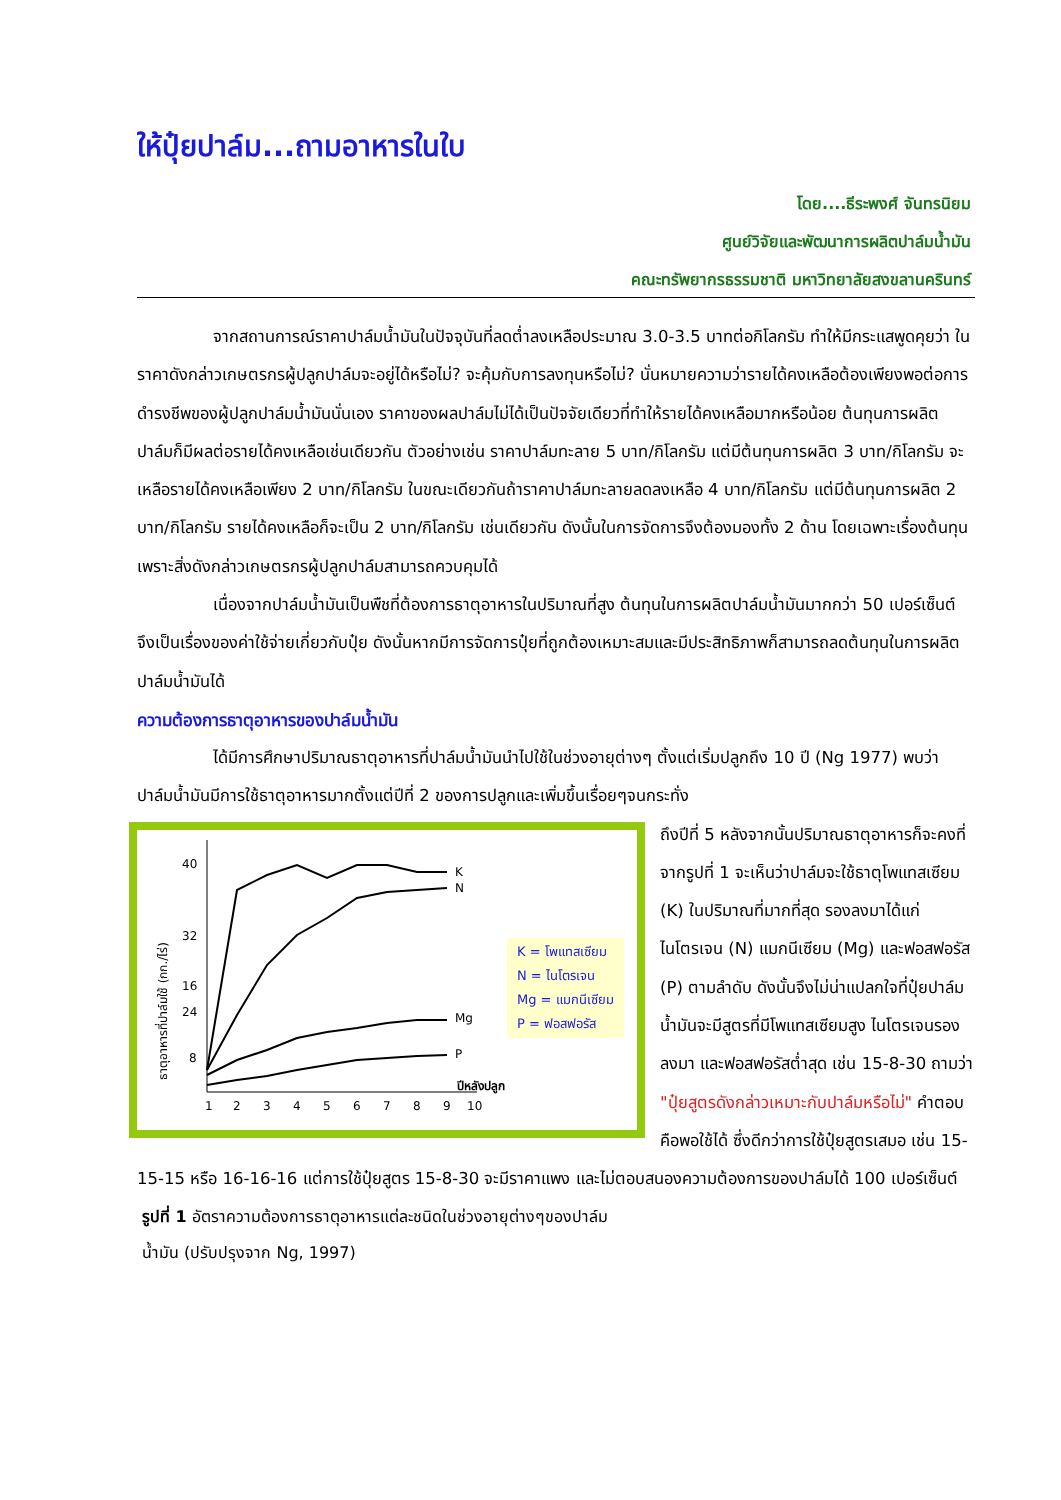ให้ปุ๋ยปาล์ม...ถามอาหารในใบ
โดย....ธีระพงศ์ จันทรนิยม
ศูนย์วิจัยและพัฒนาการผลิตปาล์มน้ำมัน
คณะทรัพยากรธรรมชาติ มหาวิทยาลัยสงขลานครินทร์
จากสถานการณ์ราคาปาล์มน้ำมันในปัจจุบันที่ลดต่ำลงเหลือประมาณ 3.0-3.5 บาทต่อกิโลกรัม ทำให้มีกระแสพูดคุยว่า ในราคาดังกล่าวเกษตรกรผู้ปลูกปาล์มจะอยู่ได้หรือไม่? จะคุ้มกับการลงทุนหรือไม่? นั่นหมายความว่ารายได้คงเหลือต้องเพียงพอต่อการดำรงชีพของผู้ปลูกปาล์มน้ำมันนั่นเอง ราคาของผลปาล์มไม่ได้เป็นปัจจัยเดียวที่ทำให้รายได้คงเหลือมากหรือน้อย ต้นทุนการผลิตปาล์มก็มีผลต่อรายได้คงเหลือเช่นเดียวกัน ตัวอย่างเช่น ราคาปาล์มทะลาย 5 บาท/กิโลกรัม แต่มีต้นทุนการผลิต 3 บาท/กิโลกรัม จะเหลือรายได้คงเหลือเพียง 2 บาท/กิโลกรัม ในขณะเดียวกันถ้าราคาปาล์มทะลายลดลงเหลือ 4 บาท/กิโลกรัม แต่มีต้นทุนการผลิต 2 บาท/กิโลกรัม รายได้คงเหลือก็จะเป็น 2 บาท/กิโลกรัม เช่นเดียวกัน ดังนั้นในการจัดการจึงต้องมองทั้ง 2 ด้าน โดยเฉพาะเรื่องต้นทุนเพราะสิ่งดังกล่าวเกษตรกรผู้ปลูกปาล์มสามารถควบคุมได้
เนื่องจากปาล์มน้ำมันเป็นพืชที่ต้องการธาตุอาหารในปริมาณที่สูง ต้นทุนในการผลิตปาล์มน้ำมันมากกว่า 50 เปอร์เซ็นต์ จึงเป็นเรื่องของค่าใช้จ่ายเกี่ยวกับปุ๋ย ดังนั้นหากมีการจัดการปุ๋ยที่ถูกต้องเหมาะสมและมีประสิทธิภาพก็สามารถลดต้นทุนในการผลิตปาล์มน้ำมันได้
ความต้องการธาตุอาหารของปาล์มน้ำมัน
ได้มีการศึกษาปริมาณธาตุอาหารที่ปาล์มน้ำมันนำไปใช้ในช่วงอายุต่างๆ ตั้งแต่เริ่มปลูกถึง 10 ปี (Ng 1977) พบว่า ปาล์มน้ำมันมีการใช้ธาตุอาหารมากตั้งแต่ปีที่ 2 ของการปลูกและเพิ่มขึ้นเรื่อยๆจนกระทั่ง
ธาตุอาหารที่ปาล์มใช้ (กก./ไร่)
40
32
24
16
8
K
N
Mg
P
ปีหลังปลูก
1
2
3
4
5
6
7
8
9
10
K = โพแทสเซียม
N = ไนโตรเจน
Mg = แมกนีเซียม
P = ฟอสฟอรัส
ถึงปีที่ 5 หลังจากนั้นปริมาณธาตุอาหารก็จะคงที่ จากรูปที่ 1 จะเห็นว่าปาล์มจะใช้ธาตุโพแทสเซียม (K) ในปริมาณที่มากที่สุด รองลงมาได้แก่ ไนโตรเจน (N) แมกนีเซียม (Mg) และฟอสฟอรัส (P) ตามลำดับ ดังนั้นจึงไม่น่าแปลกใจที่ปุ๋ยปาล์มน้ำมันจะมีสูตรที่มีโพแทสเซียมสูง ไนโตรเจนรองลงมา และฟอสฟอรัสต่ำสุด เช่น 15-8-30 ถามว่า "ปุ๋ยสูตรดังกล่าวเหมาะกับปาล์มหรือไม่" คำตอบคือพอใช้ได้ ซึ่งดีกว่าการใช้ปุ๋ยสูตรเสมอ เช่น 15-15-15 หรือ 16-16-16 แต่การใช้ปุ๋ยสูตร 15-8-30 จะมีราคาแพง และไม่ตอบสนองความต้องการของปาล์มได้ 100 เปอร์เซ็นต์
รูปที่ 1 อัตราความต้องการธาตุอาหารแต่ละชนิดในช่วงอายุต่างๆของปาล์มน้ำมัน (ปรับปรุงจาก Ng, 1997)